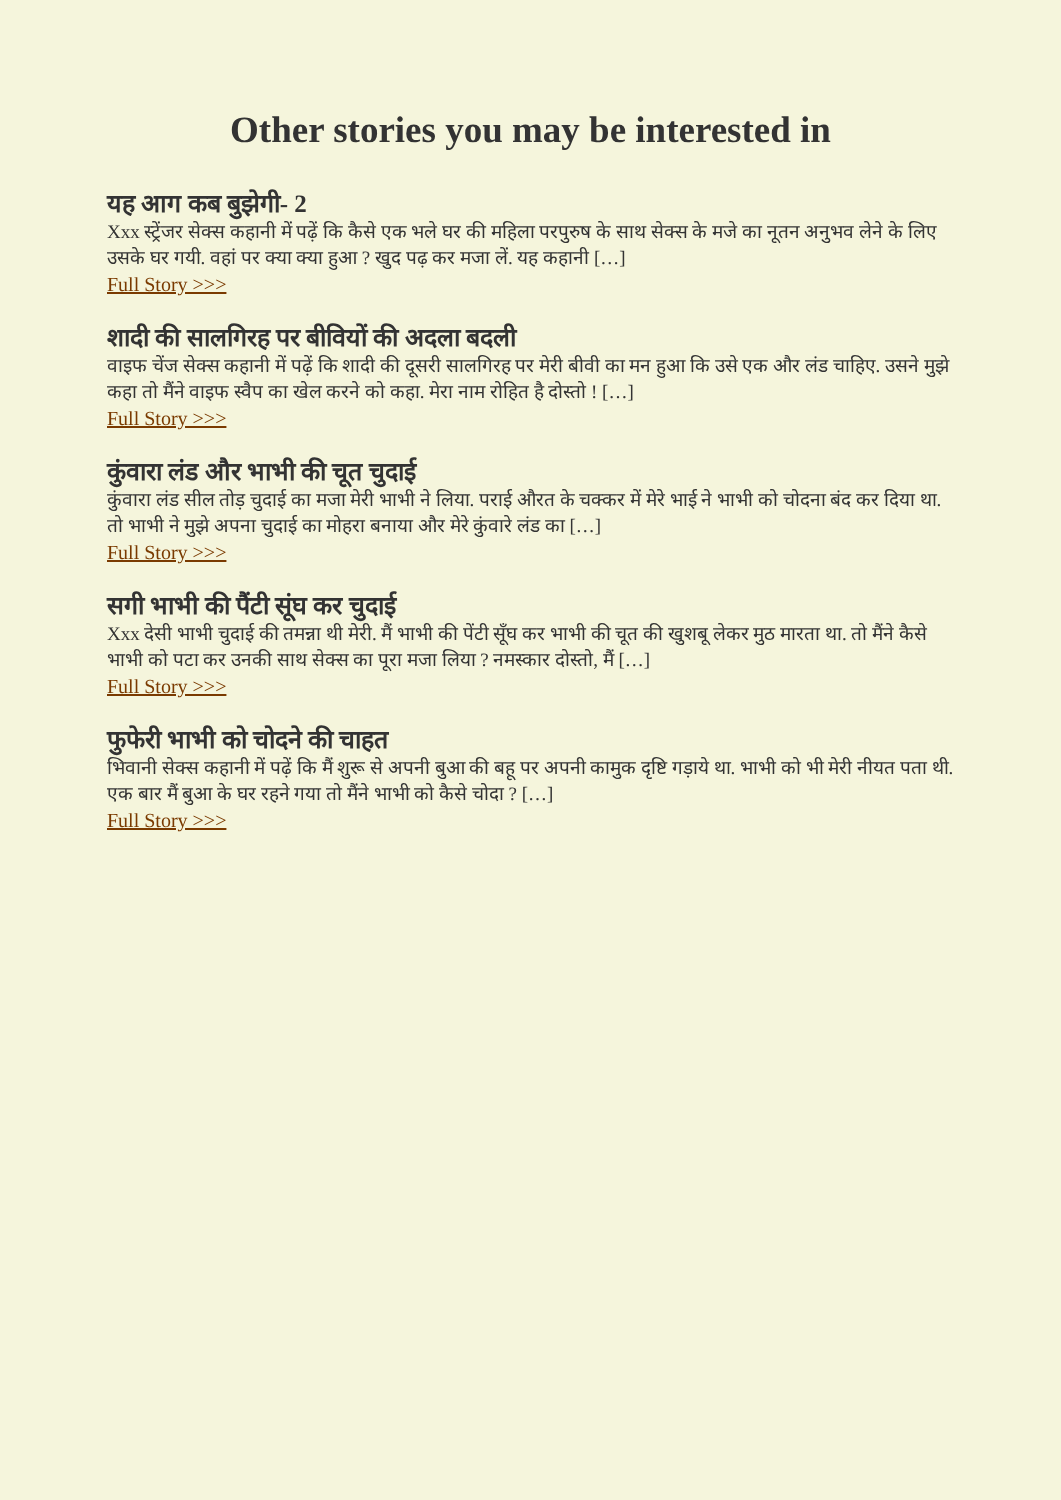Other stories you may be interested in
यह आग कब बुझेगी- 2
Xxx स्ट्रेंजर सेक्स कहानी में पढ़ें कि कैसे एक भले घर की महिला परपुरुष के साथ सेक्स के मजे का नूतन अनुभव लेने के लिए उसके घर गयी. वहां पर क्या क्या हुआ ? खुद पढ़ कर मजा लें. यह कहानी […]
Full Story >>>
शादी की सालगिरह पर बीवियों की अदला बदली
वाइफ चेंज सेक्स कहानी में पढ़ें कि शादी की दूसरी सालगिरह पर मेरी बीवी का मन हुआ कि उसे एक और लंड चाहिए. उसने मुझे कहा तो मैंने वाइफ स्वैप का खेल करने को कहा. मेरा नाम रोहित है दोस्तो ! […]
Full Story >>>
कुंवारा लंड और भाभी की चूत चुदाई
कुंवारा लंड सील तोड़ चुदाई का मजा मेरी भाभी ने लिया. पराई औरत के चक्कर में मेरे भाई ने भाभी को चोदना बंद कर दिया था. तो भाभी ने मुझे अपना चुदाई का मोहरा बनाया और मेरे कुंवारे लंड का […]
Full Story >>>
सगी भाभी की पैंटी सूंघ कर चुदाई
Xxx देसी भाभी चुदाई की तमन्ना थी मेरी. मैं भाभी की पेंटी सूँघ कर भाभी की चूत की खुशबू लेकर मुठ मारता था. तो मैंने कैसे भाभी को पटा कर उनकी साथ सेक्स का पूरा मजा लिया ? नमस्कार दोस्तो, मैं […]
Full Story >>>
फुफेरी भाभी को चोदने की चाहत
भिवानी सेक्स कहानी में पढ़ें कि मैं शुरू से अपनी बुआ की बहू पर अपनी कामुक दृष्टि गड़ाये था. भाभी को भी मेरी नीयत पता थी. एक बार मैं बुआ के घर रहने गया तो मैंने भाभी को कैसे चोदा ? […]
Full Story >>>